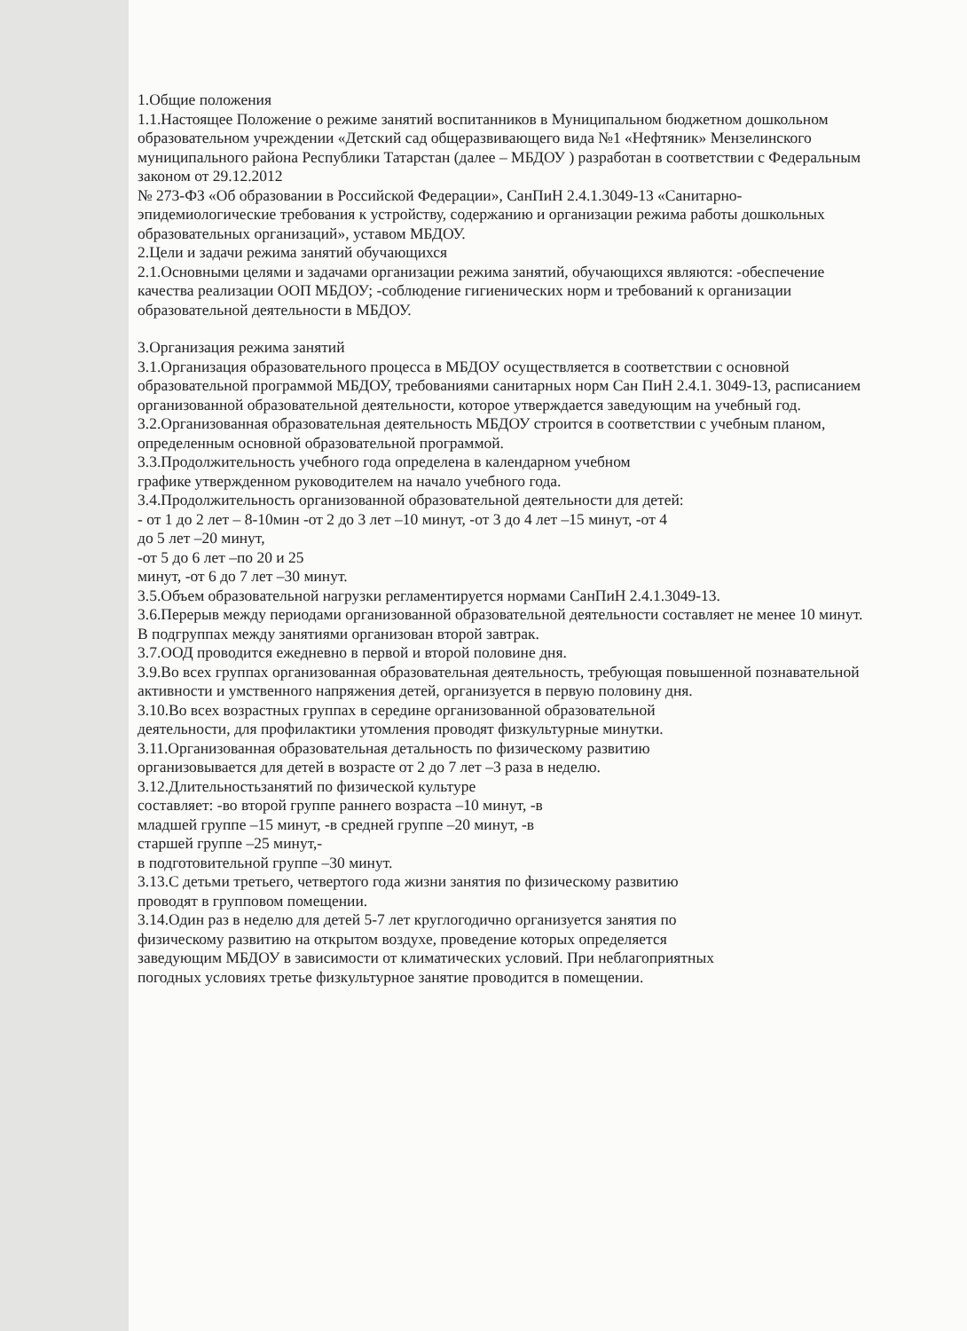1.Общие положения
1.1.Настоящее Положение о режиме занятий воспитанников в Муниципальном бюджетном дошкольном образовательном учреждении «Детский сад общеразвивающего вида №1 «Нефтяник» Мензелинского муниципального района Республики Татарстан (далее – МБДОУ ) разработан в соответствии с Федеральным законом от 29.12.2012
№ 273-ФЗ «Об образовании в Российской Федерации», СанПиН 2.4.1.3049-13 «Санитарно-эпидемиологические требования к устройству, содержанию и организации режима работы дошкольных образовательных организаций», уставом МБДОУ.
2.Цели и задачи режима занятий обучающихся
2.1.Основными целями и задачами организации режима занятий, обучающихся являются: -обеспечение качества реализации ООП МБДОУ; -соблюдение гигиенических норм и требований к организации образовательной деятельности в МБДОУ.
3.Организация режима занятий
3.1.Организация образовательного процесса в МБДОУ осуществляется в соответствии с основной образовательной программой МБДОУ, требованиями санитарных норм Сан ПиН 2.4.1. 3049-13, расписанием организованной образовательной деятельности, которое утверждается заведующим на учебный год.
3.2.Организованная образовательная деятельность МБДОУ строится в соответствии с учебным планом, определенным основной образовательной программой.
3.3.Продолжительность учебного года определена в календарном учебном
графике утвержденном руководителем на начало учебного года.
3.4.Продолжительность организованной образовательной деятельности для детей:
- от 1 до 2 лет – 8-10мин -от 2 до 3 лет –10 минут, -от 3 до 4 лет –15 минут, -от 4
до 5 лет –20 минут,
-от 5 до 6 лет –по 20 и 25
минут, -от 6 до 7 лет –30 минут.
3.5.Объем образовательной нагрузки регламентируется нормами СанПиН 2.4.1.3049-13.
3.6.Перерыв между периодами организованной образовательной деятельности составляет не менее 10 минут. В подгруппах между занятиями организован второй завтрак.
3.7.ООД проводится ежедневно в первой и второй половине дня.
3.9.Во всех группах организованная образовательная деятельность, требующая повышенной познавательной активности и умственного напряжения детей, организуется в первую половину дня.
3.10.Во всех возрастных группах в середине организованной образовательной
деятельности, для профилактики утомления проводят физкультурные минутки.
3.11.Организованная образовательная детальность по физическому развитию
организовывается для детей в возрасте от 2 до 7 лет –3 раза в неделю.
3.12.Длительностьзанятий по физической культуре
составляет: -во второй группе раннего возраста –10 минут, -в
младшей группе –15 минут, -в средней группе –20 минут, -в
старшей группе –25 минут,-
в подготовительной группе –30 минут.
3.13.С детьми третьего, четвертого года жизни занятия по физическому развитию
проводят в групповом помещении.
3.14.Один раз в неделю для детей 5-7 лет круглогодично организуется занятия по
физическому развитию на открытом воздухе, проведение которых определяется
заведующим МБДОУ в зависимости от климатических условий. При неблагоприятных
погодных условиях третье физкультурное занятие проводится в помещении.